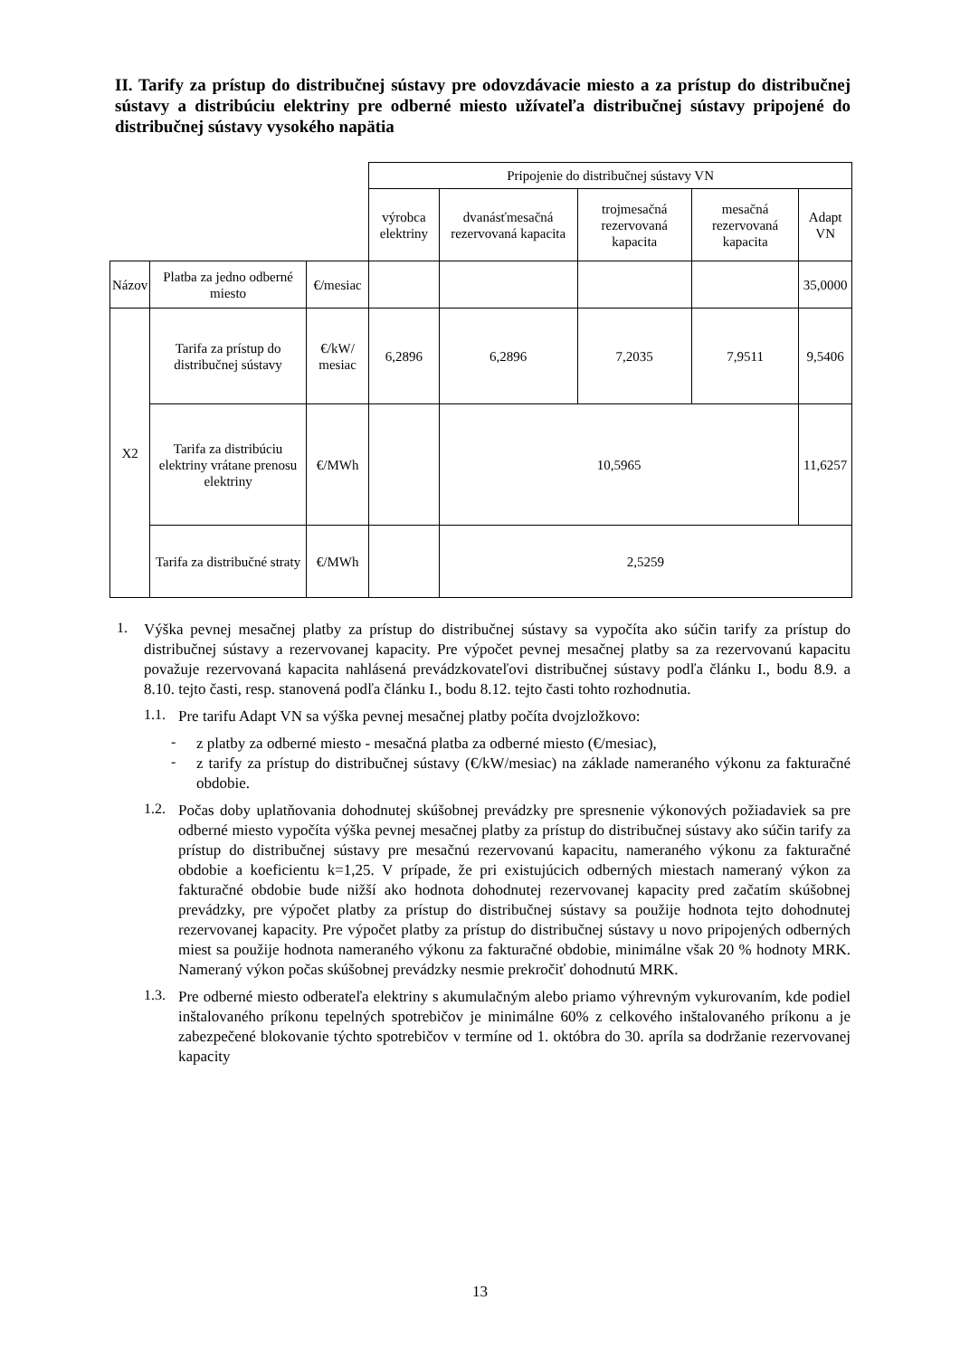II. Tarify za prístup do distribučnej sústavy pre odovzdávacie miesto a za prístup do distribučnej sústavy a distribúciu elektriny pre odberné miesto užívateľa distribučnej sústavy pripojené do distribučnej sústavy vysokého napätia
| | | | Pripojenie do distribučnej sústavy VN | | | | |
| | | | výrobca elektriny | dvanásťmesačná rezervovaná kapacita | trojmesačná rezervovaná kapacita | mesačná rezervovaná kapacita | Adapt VN |
| Názov | Platba za jedno odberné miesto | €/mesiac | | | | | 35,0000 |
| X2 | Tarifa za prístup do distribučnej sústavy | €/kW/ mesiac | 6,2896 | 6,2896 | 7,2035 | 7,9511 | 9,5406 |
| | Tarifa za distribúciu elektriny vrátane prenosu elektriny | €/MWh | | 10,5965 | | | 11,6257 |
| | Tarifa za distribučné straty | €/MWh | | 2,5259 | | | |
1.
Výška pevnej mesačnej platby za prístup do distribučnej sústavy sa vypočíta ako súčin tarify za prístup do distribučnej sústavy a rezervovanej kapacity. Pre výpočet pevnej mesačnej platby sa za rezervovanú kapacitu považuje rezervovaná kapacita nahlásená prevádzkovateľovi distribučnej sústavy podľa článku I., bodu 8.9. a 8.10. tejto časti, resp. stanovená podľa článku I., bodu 8.12. tejto časti tohto rozhodnutia.
1.1.
Pre tarifu Adapt VN sa výška pevnej mesačnej platby počíta dvojzložkovo:
-
z platby za odberné miesto - mesačná platba za odberné miesto (€/mesiac),
-
z tarify za prístup do distribučnej sústavy (€/kW/mesiac) na základe nameraného výkonu za fakturačné obdobie.
1.2.
Počas doby uplatňovania dohodnutej skúšobnej prevádzky pre spresnenie výkonových požiadaviek sa pre odberné miesto vypočíta výška pevnej mesačnej platby za prístup do distribučnej sústavy ako súčin tarify za prístup do distribučnej sústavy pre mesačnú rezervovanú kapacitu, nameraného výkonu za fakturačné obdobie a koeficientu k=1,25. V prípade, že pri existujúcich odberných miestach nameraný výkon za fakturačné obdobie bude nižší ako hodnota dohodnutej rezervovanej kapacity pred začatím skúšobnej prevádzky, pre výpočet platby za prístup do distribučnej sústavy sa použije hodnota tejto dohodnutej rezervovanej kapacity. Pre výpočet platby za prístup do distribučnej sústavy u novo pripojených odberných miest sa použije hodnota nameraného výkonu za fakturačné obdobie, minimálne však 20 % hodnoty MRK. Nameraný výkon počas skúšobnej prevádzky nesmie prekročiť dohodnutú MRK.
1.3.
Pre odberné miesto odberateľa elektriny s akumulačným alebo priamo výhrevným vykurovaním, kde podiel inštalovaného príkonu tepelných spotrebičov je minimálne 60% z celkového inštalovaného príkonu a je zabezpečené blokovanie týchto spotrebičov v termíne od 1. októbra do 30. apríla sa dodržanie rezervovanej kapacity
13